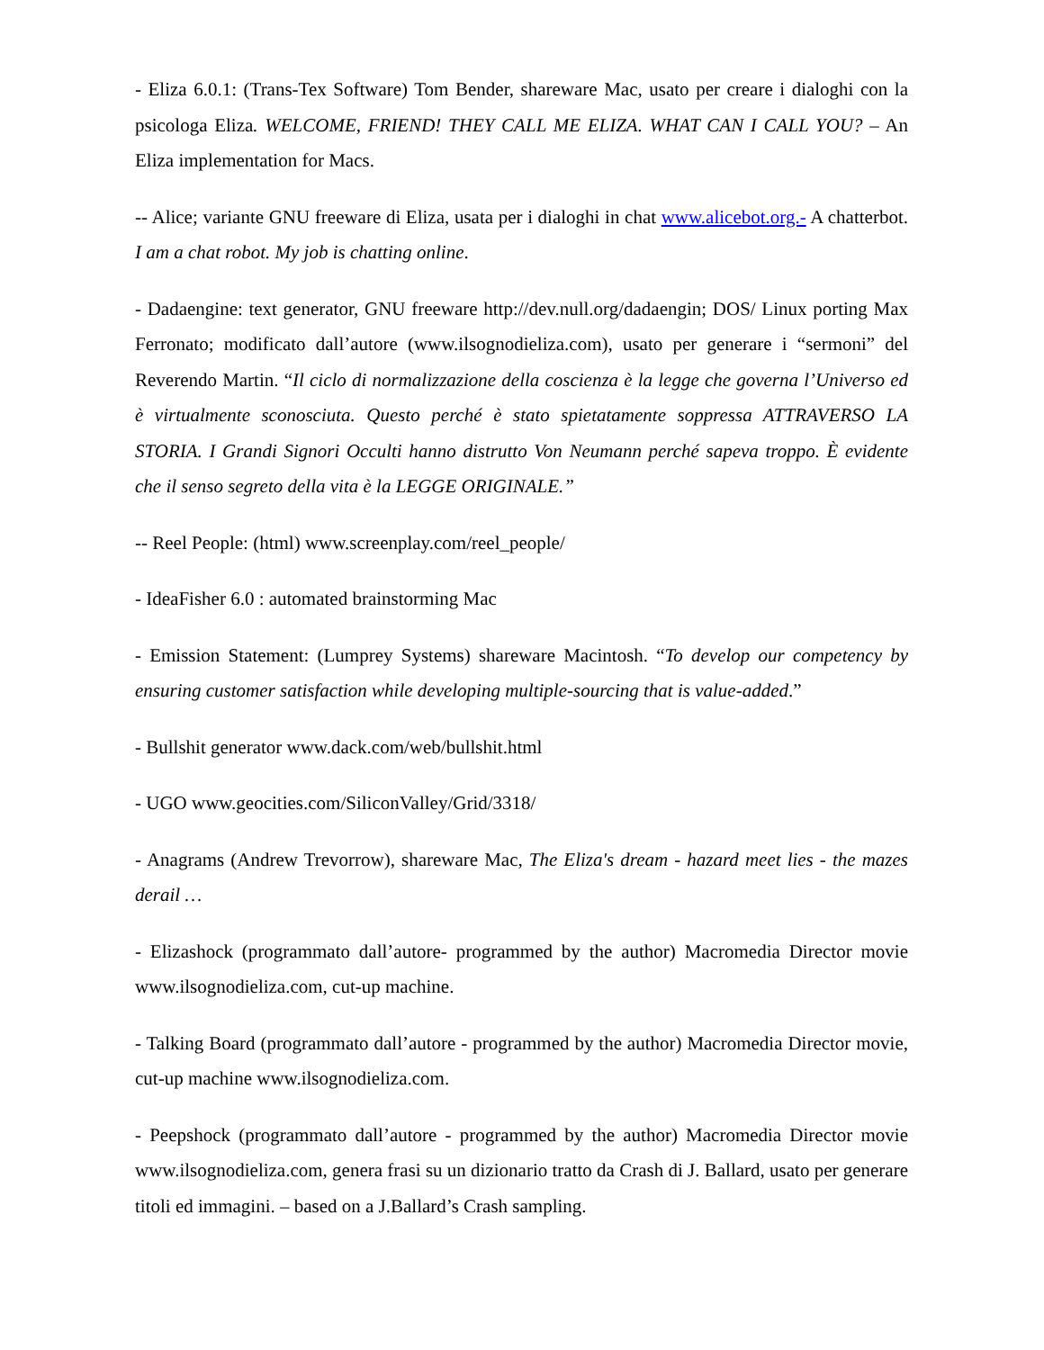- Eliza 6.0.1: (Trans-Tex Software) Tom Bender, shareware Mac, usato per creare i dialoghi con la psicologa Eliza. WELCOME, FRIEND! THEY CALL ME ELIZA. WHAT CAN I CALL YOU? – An Eliza implementation for Macs.
-- Alice; variante GNU freeware di Eliza, usata per i dialoghi in chat www.alicebot.org.- A chatterbot. I am a chat robot. My job is chatting online.
- Dadaengine: text generator, GNU freeware http://dev.null.org/dadaengin; DOS/ Linux porting Max Ferronato; modificato dall’autore (www.ilsognodieliza.com), usato per generare i “sermoni” del Reverendo Martin. “Il ciclo di normalizzazione della coscienza è la legge che governa l’Universo ed è virtualmente sconosciuta. Questo perché è stato spietatamente soppressa ATTRAVERSO LA STORIA. I Grandi Signori Occulti hanno distrutto Von Neumann perché sapeva troppo. È evidente che il senso segreto della vita è la LEGGE ORIGINALE.”
-- Reel People: (html) www.screenplay.com/reel_people/
- IdeaFisher 6.0 : automated brainstorming Mac
- Emission Statement: (Lumprey Systems) shareware Macintosh. “To develop our competency by ensuring customer satisfaction while developing multiple-sourcing that is value-added.”
- Bullshit generator www.dack.com/web/bullshit.html
- UGO www.geocities.com/SiliconValley/Grid/3318/
- Anagrams (Andrew Trevorrow), shareware Mac, The Eliza's dream - hazard meet lies - the mazes derail …
- Elizashock (programmato dall’autore- programmed by the author) Macromedia Director movie www.ilsognodieliza.com, cut-up machine.
- Talking Board (programmato dall’autore - programmed by the author) Macromedia Director movie, cut-up machine www.ilsognodieliza.com.
- Peepshock (programmato dall’autore - programmed by the author) Macromedia Director movie www.ilsognodieliza.com, genera frasi su un dizionario tratto da Crash di J. Ballard, usato per generare titoli ed immagini. – based on a J.Ballard’s Crash sampling.